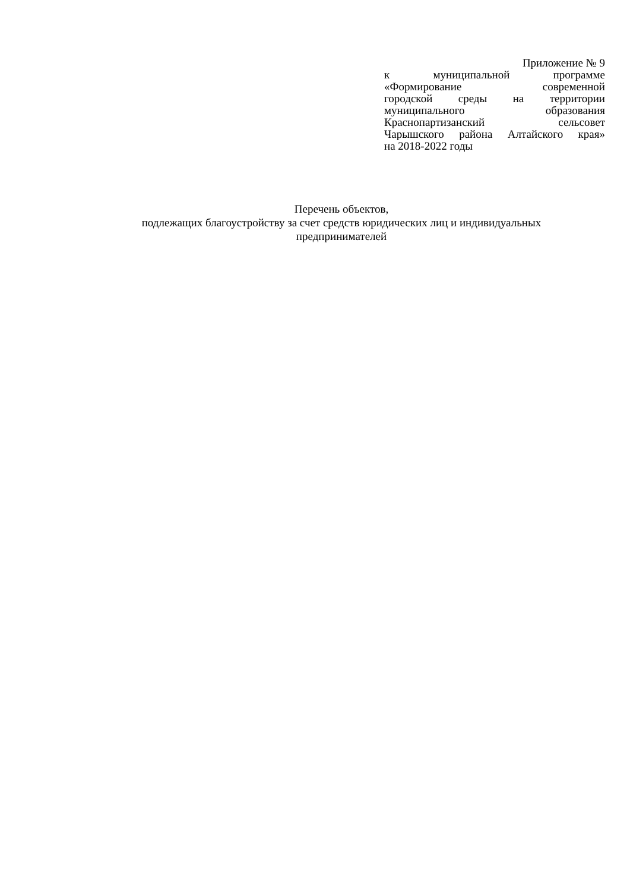Приложение № 9
к муниципальной программе
«Формирование современной
городской среды на территории
муниципального образования
Краснопартизанский сельсовет
Чарышского района Алтайского края»
на 2018-2022 годы
Перечень объектов,
подлежащих благоустройству за счет средств юридических лиц и индивидуальных
предпринимателей